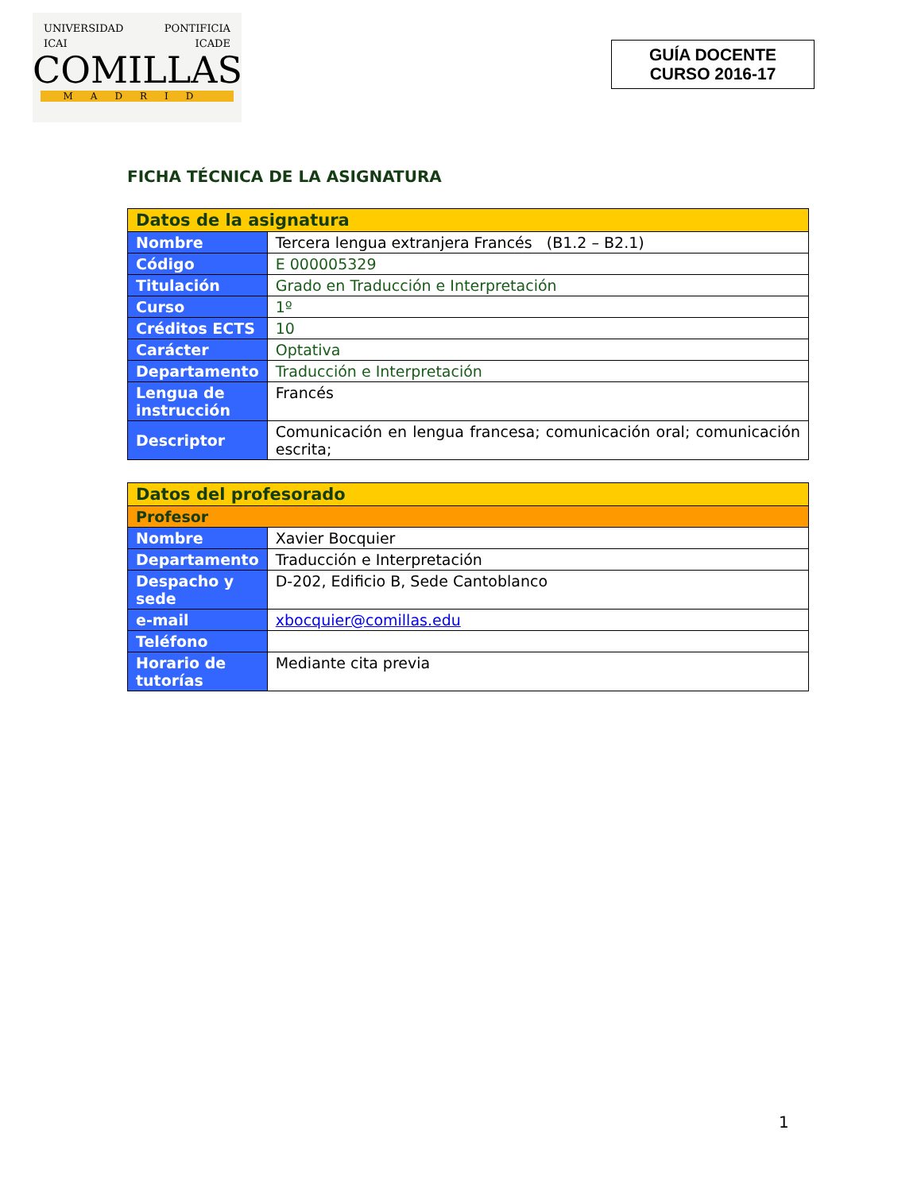UNIVERSIDAD PONTIFICIA
ICAI ICADE
COMILLAS
MADRID
GUÍA DOCENTE
CURSO 2016-17
FICHA TÉCNICA DE LA ASIGNATURA
| Datos de la asignatura | |
| --- | --- |
| Nombre | Tercera lengua extranjera Francés (B1.2 – B2.1) |
| Código | E 000005329 |
| Titulación | Grado en Traducción e Interpretación |
| Curso | 1º |
| Créditos ECTS | 10 |
| Carácter | Optativa |
| Departamento | Traducción e Interpretación |
| Lengua de instrucción | Francés |
| Descriptor | Comunicación en lengua francesa; comunicación oral; comunicación escrita; |
| Datos del profesorado | |
| --- | --- |
| Profesor | |
| Nombre | Xavier Bocquier |
| Departamento | Traducción e Interpretación |
| Despacho y sede | D-202, Edificio B, Sede Cantoblanco |
| e-mail | xbocquier@comillas.edu |
| Teléfono | |
| Horario de tutorías | Mediante cita previa |
1